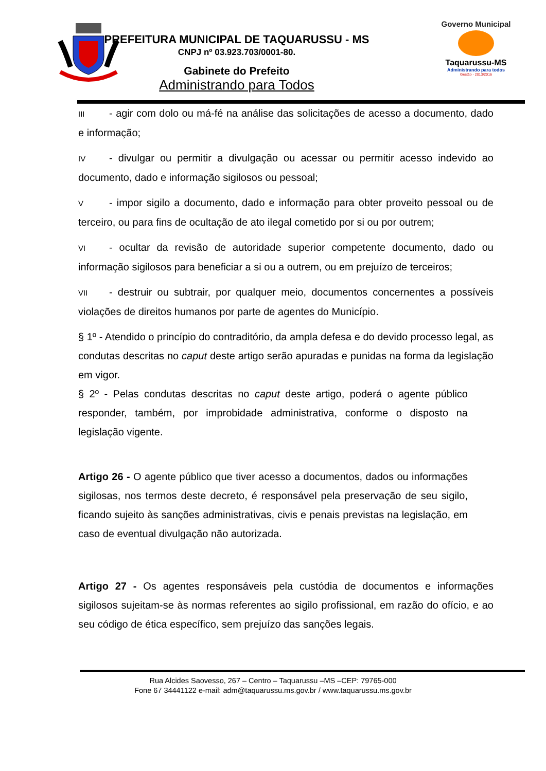Governo Municipal
Taquarussu-MS
Administrando para todos
Gestão - 2013/2016
PREFEITURA MUNICIPAL DE TAQUARUSSU - MS
CNPJ nº 03.923.703/0001-80.
Gabinete do Prefeito
Administrando para Todos
III - agir com dolo ou má-fé na análise das solicitações de acesso a documento, dado e informação;
IV - divulgar ou permitir a divulgação ou acessar ou permitir acesso indevido ao documento, dado e informação sigilosos ou pessoal;
V - impor sigilo a documento, dado e informação para obter proveito pessoal ou de terceiro, ou para fins de ocultação de ato ilegal cometido por si ou por outrem;
VI - ocultar da revisão de autoridade superior competente documento, dado ou informação sigilosos para beneficiar a si ou a outrem, ou em prejuízo de terceiros;
VII - destruir ou subtrair, por qualquer meio, documentos concernentes a possíveis violações de direitos humanos por parte de agentes do Município.
§ 1º - Atendido o princípio do contraditório, da ampla defesa e do devido processo legal, as condutas descritas no caput deste artigo serão apuradas e punidas na forma da legislação em vigor.
§ 2º - Pelas condutas descritas no caput deste artigo, poderá o agente público responder, também, por improbidade administrativa, conforme o disposto na legislação vigente.
Artigo 26 - O agente público que tiver acesso a documentos, dados ou informações sigilosas, nos termos deste decreto, é responsável pela preservação de seu sigilo, ficando sujeito às sanções administrativas, civis e penais previstas na legislação, em caso de eventual divulgação não autorizada.
Artigo 27 - Os agentes responsáveis pela custódia de documentos e informações sigilosos sujeitam-se às normas referentes ao sigilo profissional, em razão do ofício, e ao seu código de ética específico, sem prejuízo das sanções legais.
Rua Alcides Saovesso, 267 – Centro – Taquarussu –MS –CEP: 79765-000
Fone 67 34441122 e-mail: adm@taquarussu.ms.gov.br / www.taquarussu.ms.gov.br